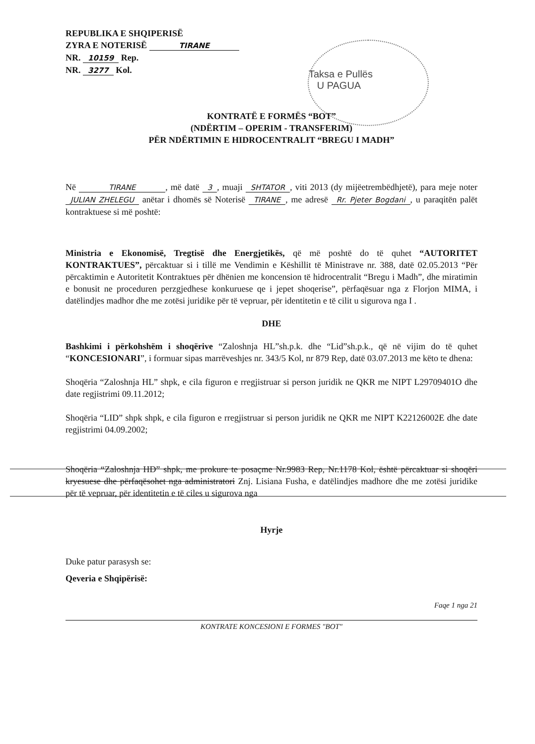REPUBLIKA E SHQIPERISË
ZYRA E NOTERISË TIRANE
NR. 10159 Rep.
NR. 3277 Kol.
Taksa e Pullës
U PAGUA
KONTRATË E FORMËS “BOT”
(NDËRTIM – OPERIM - TRANSFERIM)
PËR NDËRTIMIN E HIDROCENTRALIT “BREGU I MADH”
Në TIRANE, më datë 3, muaji SHTATOR, viti 2013 (dy mijëetrembëdhjetë), para meje noter JULIAN ZHELEGU anëtar i dhomës së Noterisë TIRANE, me adresë Rr. Pjeter Bogdani, u paraqitën palët kontraktuese si më poshtë:
Ministria e Ekonomisë, Tregtisë dhe Energjetikës, që më poshtë do të quhet “AUTORITET KONTRAKTUES”, përcaktuar si i tillë me Vendimin e Këshillit të Ministrave nr. 388, datë 02.05.2013 “Për përcaktimin e Autoritetit Kontraktues për dhënien me koncension të hidrocentralit “Bregu i Madh”, dhe miratimin e bonusit ne proceduren perzgjedhese konkuruese qe i jepet shoqerise”, përfaqësuar nga z Florjon MIMA, i datëlindjes madhor dhe me zotësi juridike për të vepruar, për identitetin e të cilit u sigurova nga I .
DHE
Bashkimi i përkohshëm i shoqërive “Zaloshnja HL”sh.p.k. dhe “Lid”sh.p.k., që në vijim do të quhet “KONCESIONARI”, i formuar sipas marrëveshjes nr. 343/5 Kol, nr 879 Rep, datë 03.07.2013 me këto te dhena:
Shoqëria “Zaloshnja HL” shpk, e cila figuron e rregjistruar si person juridik ne QKR me NIPT L29709401O dhe date regjistrimi 09.11.2012;
Shoqëria “LID” shpk shpk, e cila figuron e rregjistruar si person juridik ne QKR me NIPT K22126002E dhe date regjistrimi 04.09.2002;
Shoqëria “Zaloshnja HD” shpk, me prokure te posaçme Nr.9983 Rep, Nr.1178 Kol, është përcaktuar si shoqëri kryesuese dhe përfaqësohet nga administratori Znj. Lisiana Fusha, e datëlindjes madhore dhe me zotësi juridike për të vepruar, për identitetin e të ciles u sigurova nga
Hyrje
Duke patur parasysh se:
Qeveria e Shqipërisë:
Faqe 1 nga 21
KONTRATE KONCESIONI E FORMES "BOT"